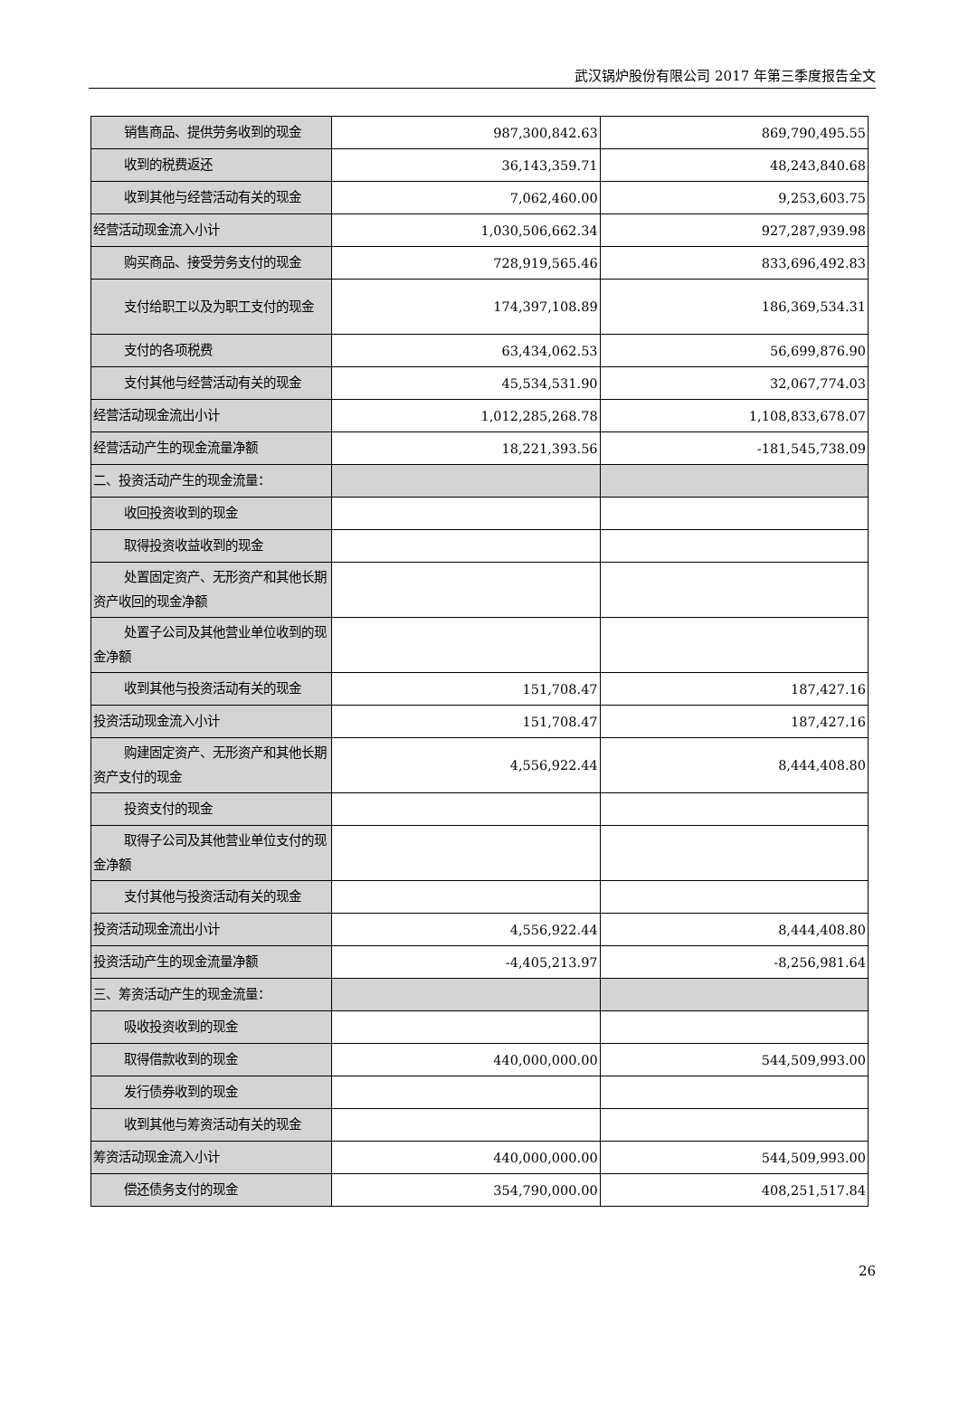武汉锅炉股份有限公司 2017 年第三季度报告全文
| 销售商品、提供劳务收到的现金 | 987,300,842.63 | 869,790,495.55 |
| 收到的税费返还 | 36,143,359.71 | 48,243,840.68 |
| 收到其他与经营活动有关的现金 | 7,062,460.00 | 9,253,603.75 |
| 经营活动现金流入小计 | 1,030,506,662.34 | 927,287,939.98 |
| 购买商品、接受劳务支付的现金 | 728,919,565.46 | 833,696,492.83 |
| 支付给职工以及为职工支付的现金 | 174,397,108.89 | 186,369,534.31 |
| 支付的各项税费 | 63,434,062.53 | 56,699,876.90 |
| 支付其他与经营活动有关的现金 | 45,534,531.90 | 32,067,774.03 |
| 经营活动现金流出小计 | 1,012,285,268.78 | 1,108,833,678.07 |
| 经营活动产生的现金流量净额 | 18,221,393.56 | -181,545,738.09 |
| 二、投资活动产生的现金流量： | | |
| 收回投资收到的现金 | | |
| 取得投资收益收到的现金 | | |
| 处置固定资产、无形资产和其他长期资产收回的现金净额 | | |
| 处置子公司及其他营业单位收到的现金净额 | | |
| 收到其他与投资活动有关的现金 | 151,708.47 | 187,427.16 |
| 投资活动现金流入小计 | 151,708.47 | 187,427.16 |
| 购建固定资产、无形资产和其他长期资产支付的现金 | 4,556,922.44 | 8,444,408.80 |
| 投资支付的现金 | | |
| 取得子公司及其他营业单位支付的现金净额 | | |
| 支付其他与投资活动有关的现金 | | |
| 投资活动现金流出小计 | 4,556,922.44 | 8,444,408.80 |
| 投资活动产生的现金流量净额 | -4,405,213.97 | -8,256,981.64 |
| 三、筹资活动产生的现金流量： | | |
| 吸收投资收到的现金 | | |
| 取得借款收到的现金 | 440,000,000.00 | 544,509,993.00 |
| 发行债券收到的现金 | | |
| 收到其他与筹资活动有关的现金 | | |
| 筹资活动现金流入小计 | 440,000,000.00 | 544,509,993.00 |
| 偿还债务支付的现金 | 354,790,000.00 | 408,251,517.84 |
26